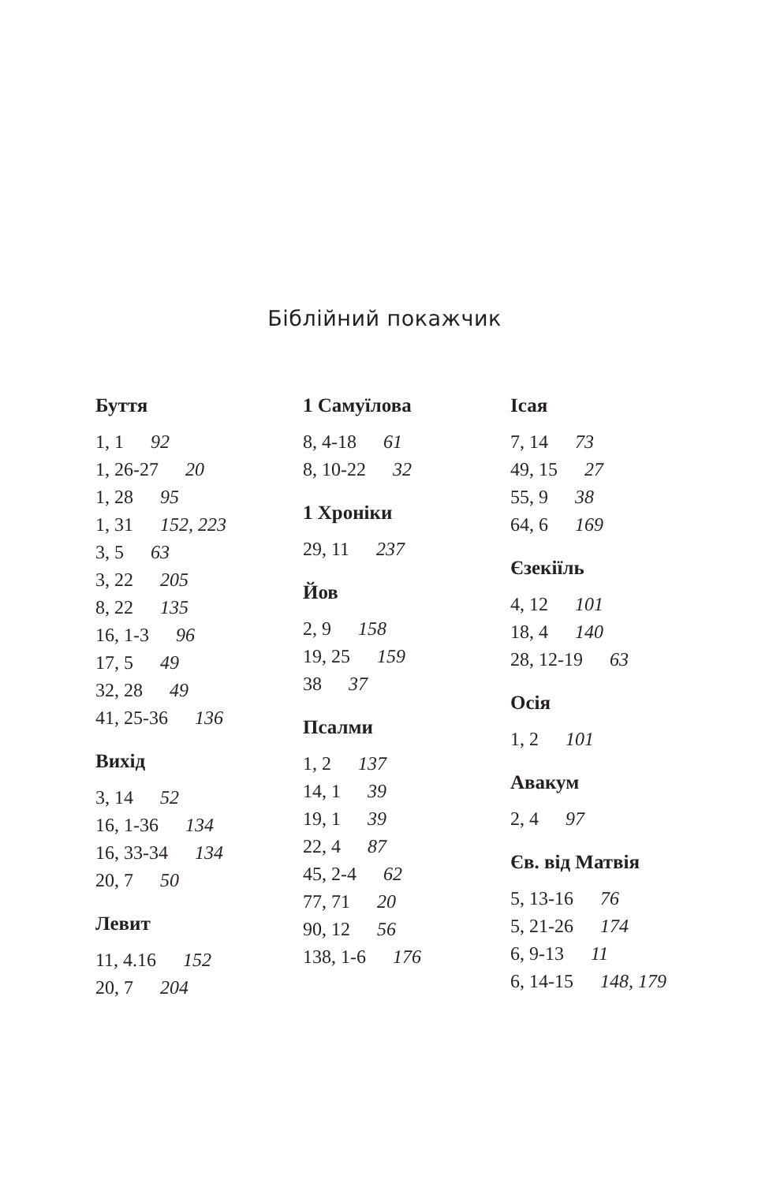Біблійний покажчик
Буття
1, 1 92
1, 26-27 20
1, 28 95
1, 31 152, 223
3, 5 63
3, 22 205
8, 22 135
16, 1-3 96
17, 5 49
32, 28 49
41, 25-36 136
Вихід
3, 14 52
16, 1-36 134
16, 33-34 134
20, 7 50
Левит
11, 4.16 152
20, 7 204
1 Самуїлова
8, 4-18 61
8, 10-22 32
1 Хроніки
29, 11 237
Йов
2, 9 158
19, 25 159
38 37
Псалми
1, 2 137
14, 1 39
19, 1 39
22, 4 87
45, 2-4 62
77, 71 20
90, 12 56
138, 1-6 176
Ісая
7, 14 73
49, 15 27
55, 9 38
64, 6 169
Єзекіїль
4, 12 101
18, 4 140
28, 12-19 63
Осія
1, 2 101
Авакум
2, 4 97
Єв. від Матвія
5, 13-16 76
5, 21-26 174
6, 9-13 11
6, 14-15 148, 179